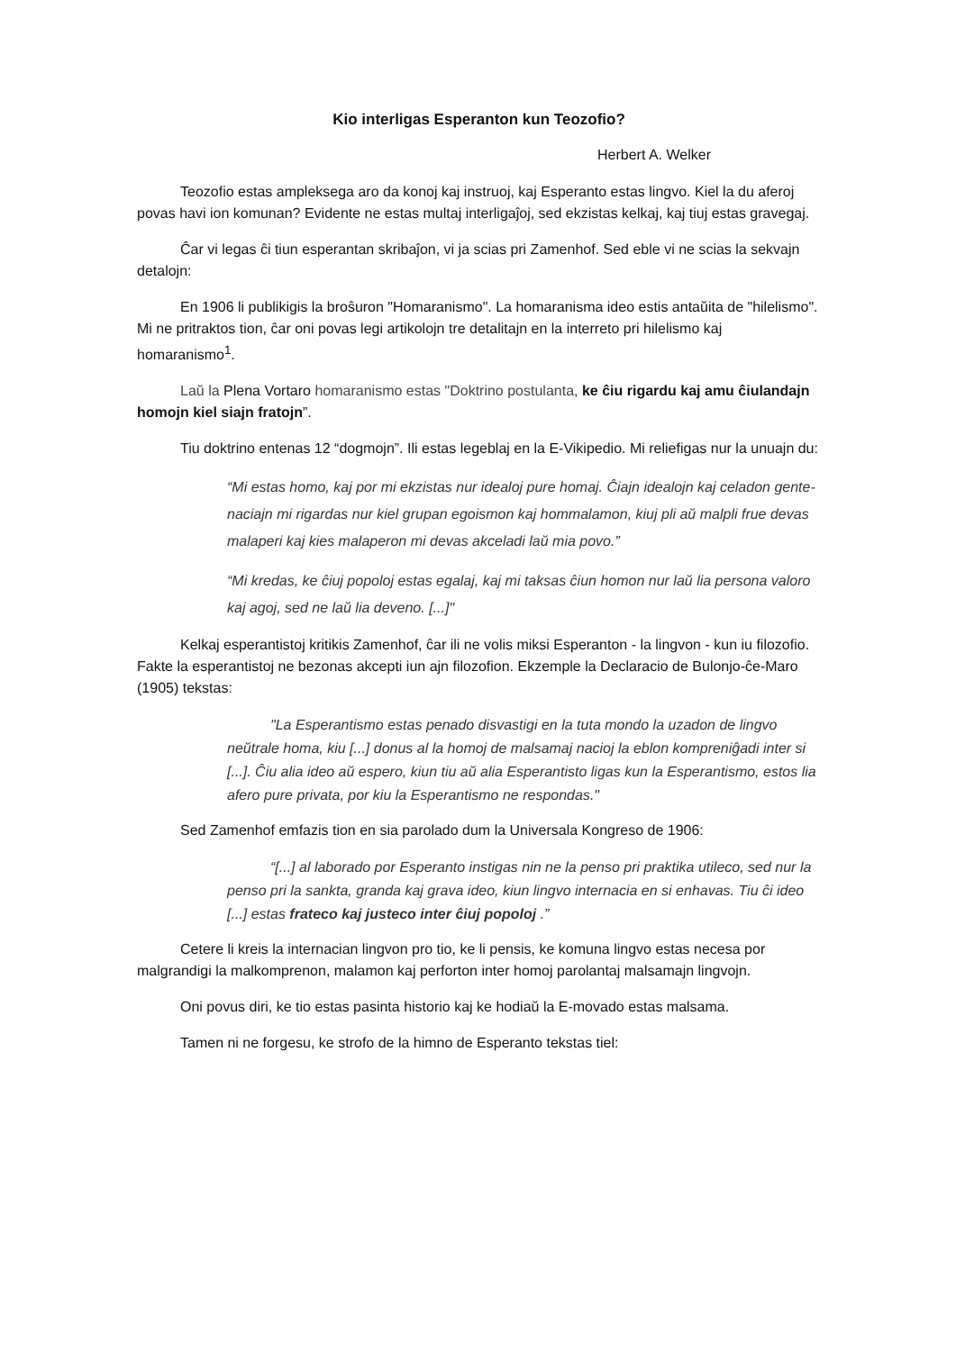Kio interligas Esperanton kun Teozofio?
Herbert A. Welker
Teozofio estas ampleksega aro da konoj kaj instruoj, kaj Esperanto estas lingvo. Kiel la du aferoj povas havi ion komunan? Evidente ne estas multaj interligaĵoj, sed ekzistas kelkaj, kaj tiuj estas gravegaj.
Ĉar vi legas ĉi tiun esperantan skribaĵon, vi ja scias pri Zamenhof. Sed eble vi ne scias la sekvajn detalojn:
En 1906 li publikigis la broŝuron "Homaranismo". La homaranisma ideo estis antaŭita de "hilelismo". Mi ne pritraktos tion, ĉar oni povas legi artikolojn tre detalitajn en la interreto pri hilelismo kaj homaranismo<sup>1</sup>.
Laŭ la Plena Vortaro homaranismo estas "Doktrino postulanta, ke ĉiu rigardu kaj amu ĉiulandajn homojn kiel siajn fratojn”.
Tiu doktrino entenas 12 “dogmojn”. Ili estas legeblaj en la E-Vikipedio. Mi reliefigas nur la unuajn du:
“Mi estas homo, kaj por mi ekzistas nur idealoj pure homaj. Ĉiajn idealojn kaj celadon gente-naciajn mi rigardas nur kiel grupan egoismon kaj hommalamon, kiuj pli aŭ malpli frue devas malaperi kaj kies malaperon mi devas akceladi laŭ mia povo.”
“Mi kredas, ke ĉiuj popoloj estas egalaj, kaj mi taksas ĉiun homon nur laŭ lia persona valoro kaj agoj, sed ne laŭ lia deveno. [...]"
Kelkaj esperantistoj kritikis Zamenhof, ĉar ili ne volis miksi Esperanton - la lingvon - kun iu filozofio. Fakte la esperantistoj ne bezonas akcepti iun ajn filozofion. Ekzemple la Declaracio de Bulonjo-ĉe-Maro (1905) tekstas:
"La Esperantismo estas penado disvastigi en la tuta mondo la uzadon de lingvo neŭtrale homa, kiu [...] donus al la homoj de malsamaj nacioj la eblon kompreniĝadi inter si [...]. Ĉiu alia ideo aŭ espero, kiun tiu aŭ alia Esperantisto ligas kun la Esperantismo, estos lia afero pure privata, por kiu la Esperantismo ne respondas."
Sed Zamenhof emfazis tion en sia parolado dum la Universala Kongreso de 1906:
“[...] al laborado por Esperanto instigas nin ne la penso pri praktika utileco, sed nur la penso pri la sankta, granda kaj grava ideo, kiun lingvo internacia en si enhavas. Tiu ĉi ideo [...] estas frateco kaj justeco inter ĉiuj popoloj .”
Cetere li kreis la internacian lingvon pro tio, ke li pensis, ke komuna lingvo estas necesa por malgrandigi la malkomprenon, malamon kaj perforton inter homoj parolantaj malsamajn lingvojn.
Oni povus diri, ke tio estas pasinta historio kaj ke hodiaŭ la E-movado estas malsama.
Tamen ni ne forgesu, ke strofo de la himno de Esperanto tekstas tiel: